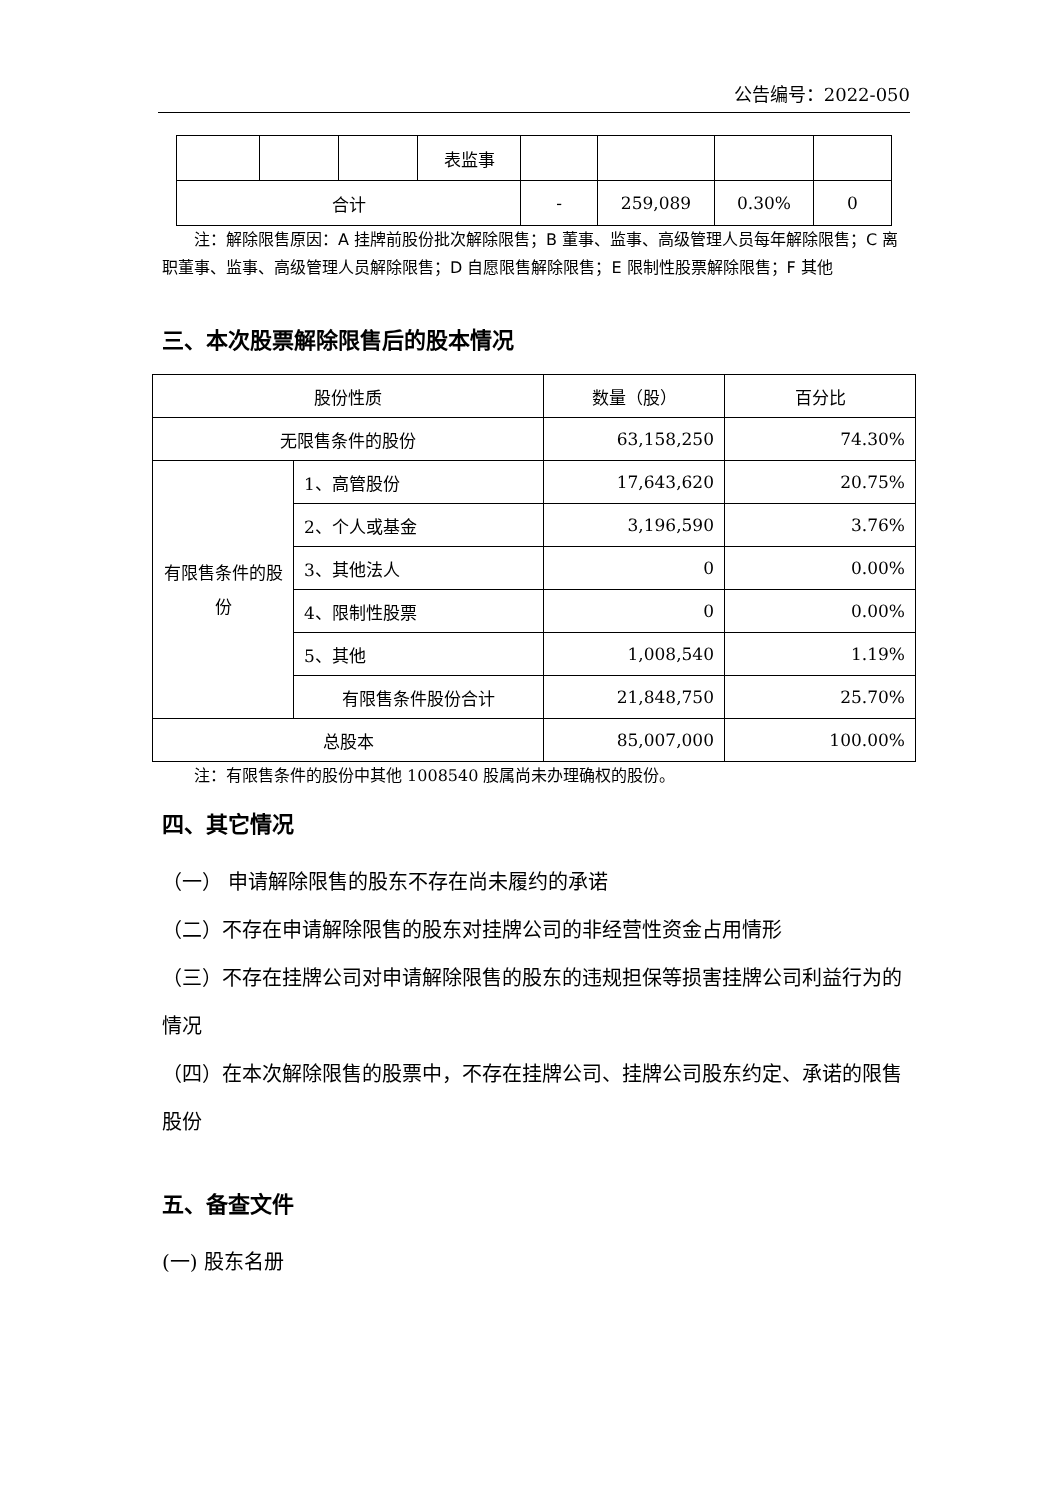公告编号：2022-050
| | | | 表监事 | | | | |
| 合计 | | | | - | 259,089 | 0.30% | 0 |
　　注：解除限售原因：A 挂牌前股份批次解除限售；B 董事、监事、高级管理人员每年解除限售；C 离职董事、监事、高级管理人员解除限售；D 自愿限售解除限售；E 限制性股票解除限售；F 其他
三、本次股票解除限售后的股本情况
| 股份性质 | | 数量（股） | 百分比 |
| 无限售条件的股份 | | 63,158,250 | 74.30% |
| 有限售条件的股份 | 1、高管股份 | 17,643,620 | 20.75% |
| | 2、个人或基金 | 3,196,590 | 3.76% |
| | 3、其他法人 | 0 | 0.00% |
| | 4、限制性股票 | 0 | 0.00% |
| | 5、其他 | 1,008,540 | 1.19% |
| | 有限售条件股份合计 | 21,848,750 | 25.70% |
| 总股本 | | 85,007,000 | 100.00% |
　　注：有限售条件的股份中其他 1008540 股属尚未办理确权的股份。
四、其它情况
（一） 申请解除限售的股东不存在尚未履约的承诺
（二）不存在申请解除限售的股东对挂牌公司的非经营性资金占用情形
（三）不存在挂牌公司对申请解除限售的股东的违规担保等损害挂牌公司利益行为的情况
（四）在本次解除限售的股票中，不存在挂牌公司、挂牌公司股东约定、承诺的限售股份
五、备查文件
(一) 股东名册